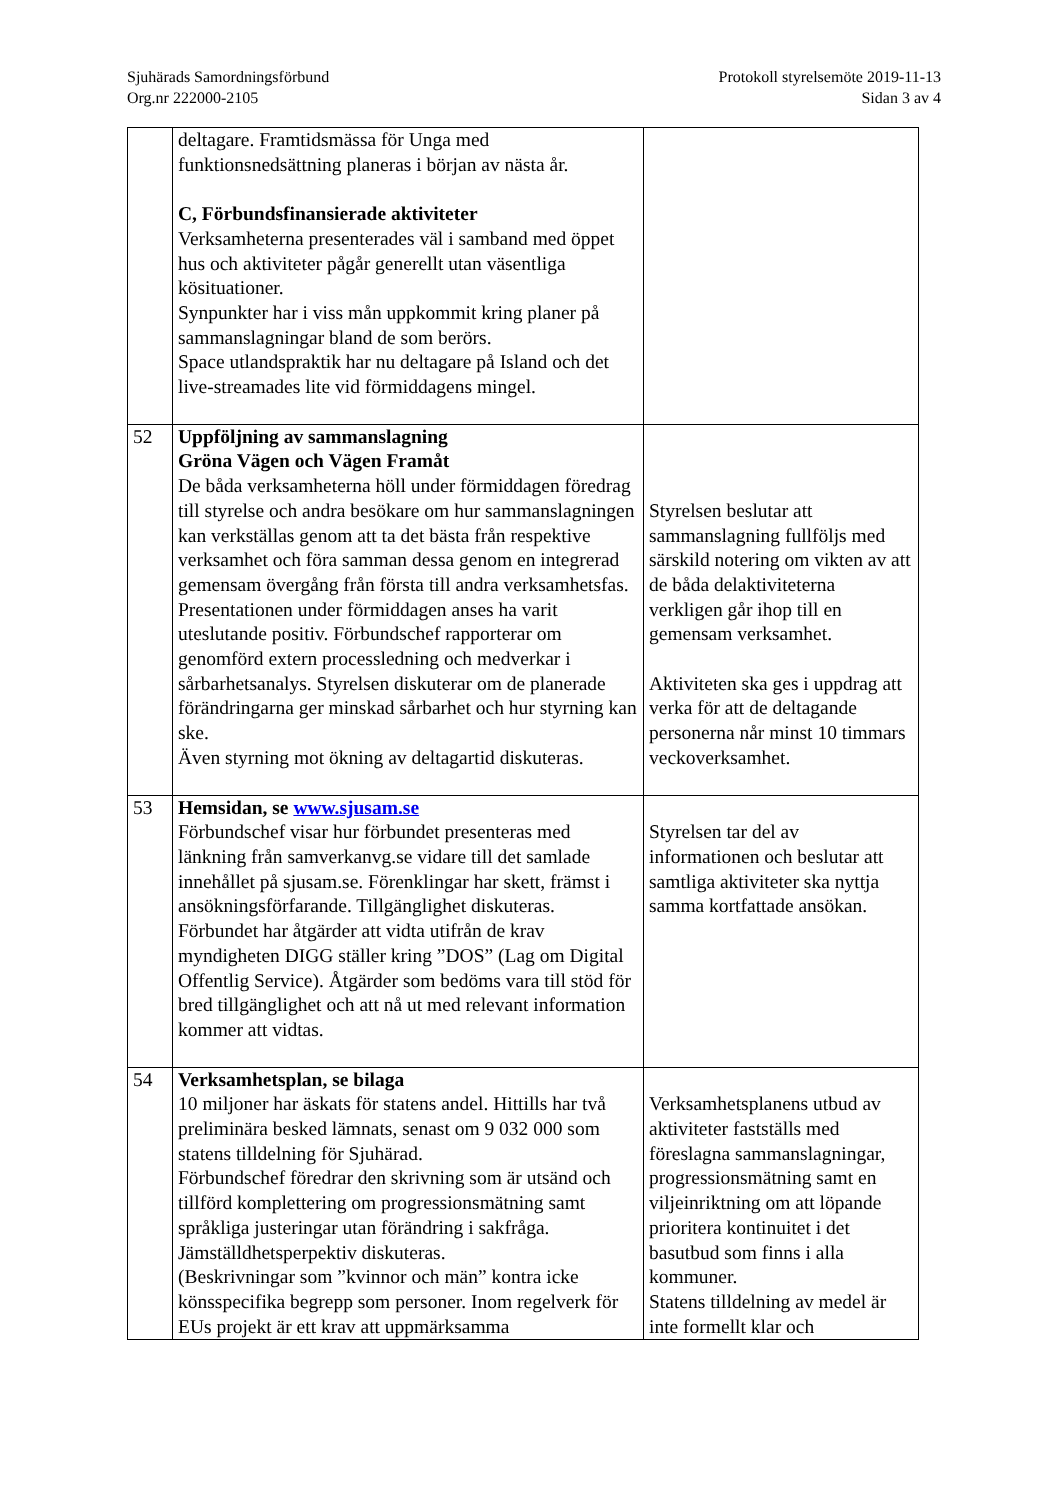Sjuhärads Samordningsförbund
Org.nr 222000-2105
Protokoll styrelsemöte 2019-11-13
Sidan 3 av 4
| | deltagare. Framtidsmässa för Unga med funktionsnedsättning planeras i början av nästa år. C, Förbundsfinansierade aktiviteter Verksamheterna presenterades väl i samband med öppet hus och aktiviteter pågår generellt utan väsentliga kösituationer. Synpunkter har i viss mån uppkommit kring planer på sammanslagningar bland de som berörs. Space utlandspraktik har nu deltagare på Island och det live-streamades lite vid förmiddagens mingel. | |
| 52 | Uppföljning av sammanslagning Gröna Vägen och Vägen Framåt De båda verksamheterna höll under förmiddagen föredrag till styrelse och andra besökare om hur sammanslagningen kan verkställas genom att ta det bästa från respektive verksamhet och föra samman dessa genom en integrerad gemensam övergång från första till andra verksamhetsfas. Presentationen under förmiddagen anses ha varit uteslutande positiv. Förbundschef rapporterar om genomförd extern processledning och medverkar i sårbarhetsanalys. Styrelsen diskuterar om de planerade förändringarna ger minskad sårbarhet och hur styrning kan ske. Även styrning mot ökning av deltagartid diskuteras. | Styrelsen beslutar att sammanslagning fullföljs med särskild notering om vikten av att de båda delaktiviteterna verkligen går ihop till en gemensam verksamhet. Aktiviteten ska ges i uppdrag att verka för att de deltagande personerna når minst 10 timmars veckoverksamhet. |
| 53 | Hemsidan, se www.sjusam.se Förbundschef visar hur förbundet presenteras med länkning från samverkanvg.se vidare till det samlade innehållet på sjusam.se. Förenklingar har skett, främst i ansökningsförfarande. Tillgänglighet diskuteras. Förbundet har åtgärder att vidta utifrån de krav myndigheten DIGG ställer kring ”DOS” (Lag om Digital Offentlig Service). Åtgärder som bedöms vara till stöd för bred tillgänglighet och att nå ut med relevant information kommer att vidtas. | Styrelsen tar del av informationen och beslutar att samtliga aktiviteter ska nyttja samma kortfattade ansökan. |
| 54 | Verksamhetsplan, se bilaga 10 miljoner har äskats för statens andel. Hittills har två preliminära besked lämnats, senast om 9 032 000 som statens tilldelning för Sjuhärad. Förbundschef föredrar den skrivning som är utsänd och tillförd komplettering om progressionsmätning samt språkliga justeringar utan förändring i sakfråga. Jämställdhetsperpektiv diskuteras. (Beskrivningar som ”kvinnor och män” kontra icke könsspecifika begrepp som personer. Inom regelverk för EUs projekt är ett krav att uppmärksamma | Verksamhetsplanens utbud av aktiviteter fastställs med föreslagna sammanslagningar, progressionsmätning samt en viljeinriktning om att löpande prioritera kontinuitet i det basutbud som finns i alla kommuner. Statens tilldelning av medel är inte formellt klar och |